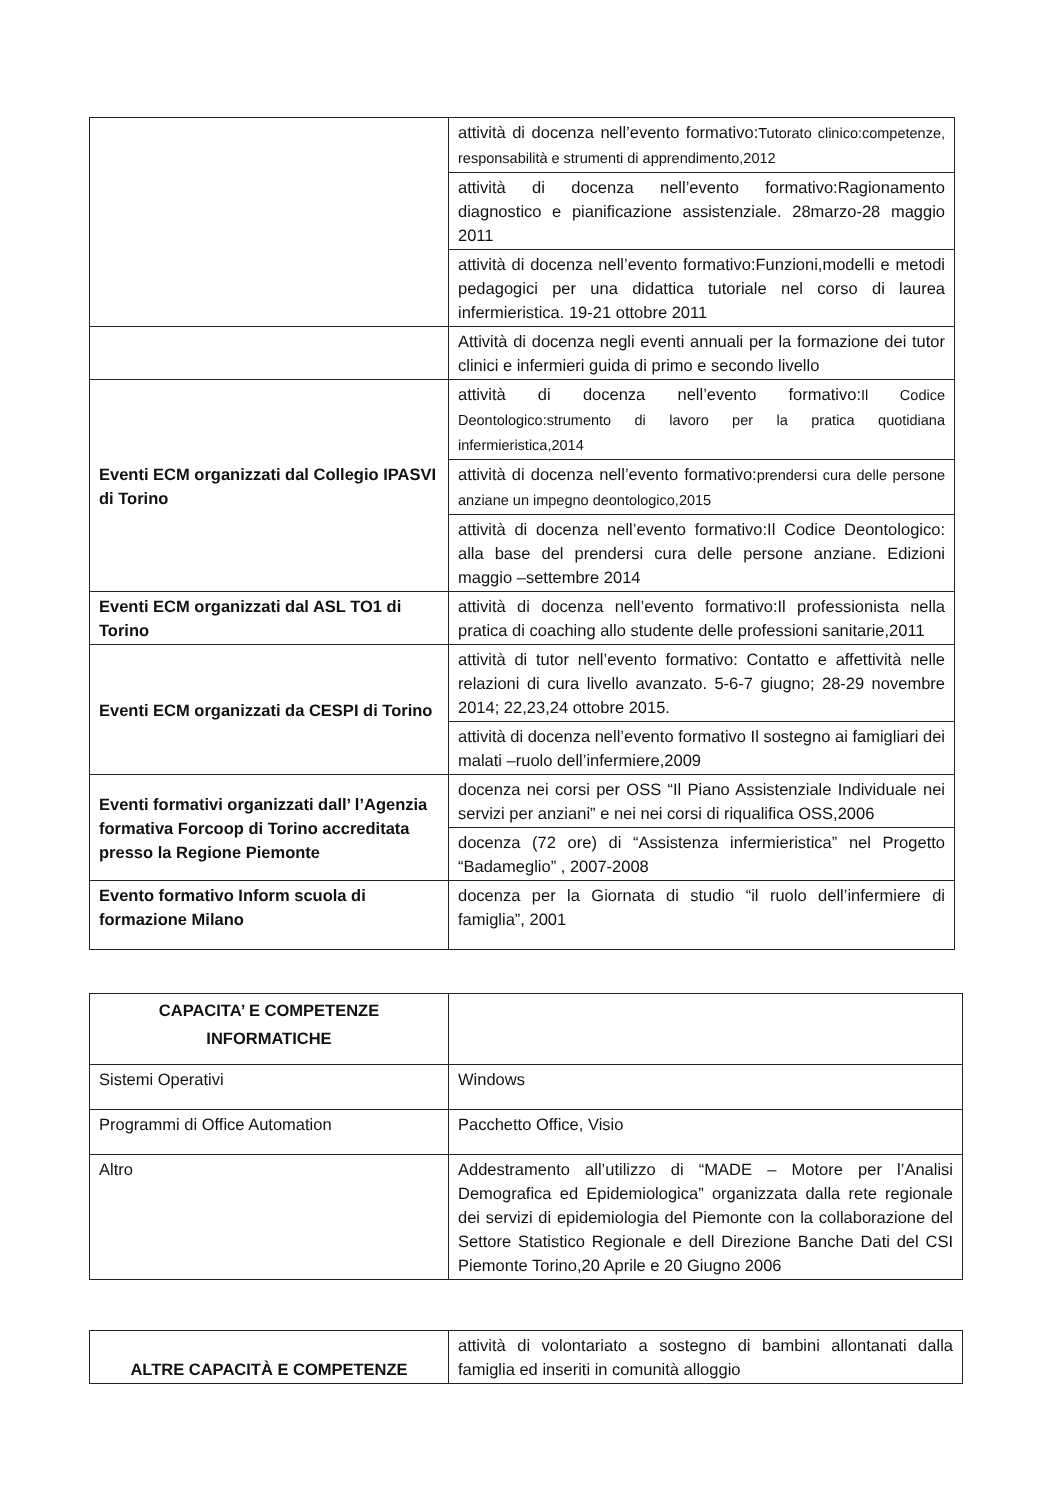| | attività di docenza nell’evento formativo: Tutorato clinico:competenze, responsabilità e strumenti di apprendimento,2012 |
| | attività di docenza nell’evento formativo:Ragionamento diagnostico e pianificazione assistenziale. 28marzo-28 maggio 2011 |
| | attività di docenza nell’evento formativo:Funzioni,modelli e metodi pedagogici per una didattica tutoriale nel corso di laurea infermieristica. 19-21 ottobre 2011 |
| | Attività di docenza negli eventi annuali per la formazione dei tutor clinici e infermieri guida di primo e secondo livello |
| Eventi ECM organizzati dal Collegio IPASVI di Torino | attività di docenza nell’evento formativo: Il Codice Deontologico:strumento di lavoro per la pratica quotidiana infermieristica,2014 |
| | attività di docenza nell’evento formativo: prendersi cura delle persone anziane un impegno deontologico,2015 |
| | attività di docenza nell’evento formativo:Il Codice Deontologico: alla base del prendersi cura delle persone anziane. Edizioni maggio –settembre 2014 |
| Eventi ECM organizzati dal ASL TO1 di Torino | attività di docenza nell’evento formativo:Il professionista nella pratica di coaching allo studente delle professioni sanitarie,2011 |
| Eventi ECM organizzati da CESPI di Torino | attività di tutor nell’evento formativo: Contatto e affettività nelle relazioni di cura livello avanzato. 5-6-7 giugno; 28-29 novembre 2014; 22,23,24 ottobre 2015. |
| | attività di docenza nell’evento formativo Il sostegno ai famigliari dei malati –ruolo dell’infermiere,2009 |
| Eventi formativi organizzati dall’ l’Agenzia formativa Forcoop di Torino accreditata presso la Regione Piemonte | docenza nei corsi per OSS “Il Piano Assistenziale Individuale nei servizi per anziani” e nei nei corsi di riqualifica OSS,2006 |
| | docenza (72 ore) di “Assistenza infermieristica” nel Progetto “Badameglio” , 2007-2008 |
| Evento formativo Inform scuola di formazione Milano | docenza per la Giornata di studio “il ruolo dell’infermiere di famiglia”, 2001 |
| CAPACITA’ E COMPETENZE INFORMATICHE | |
| Sistemi Operativi | Windows |
| Programmi di Office Automation | Pacchetto Office, Visio |
| Altro | Addestramento all’utilizzo di “MADE – Motore per l’Analisi Demografica ed Epidemiologica” organizzata dalla rete regionale dei servizi di epidemiologia del Piemonte con la collaborazione del Settore Statistico Regionale e dell Direzione Banche Dati del CSI Piemonte Torino,20 Aprile e 20 Giugno 2006 |
| ALTRE CAPACITÀ E COMPETENZE | attività di volontariato a sostegno di bambini allontanati dalla famiglia ed inseriti in comunità alloggio |